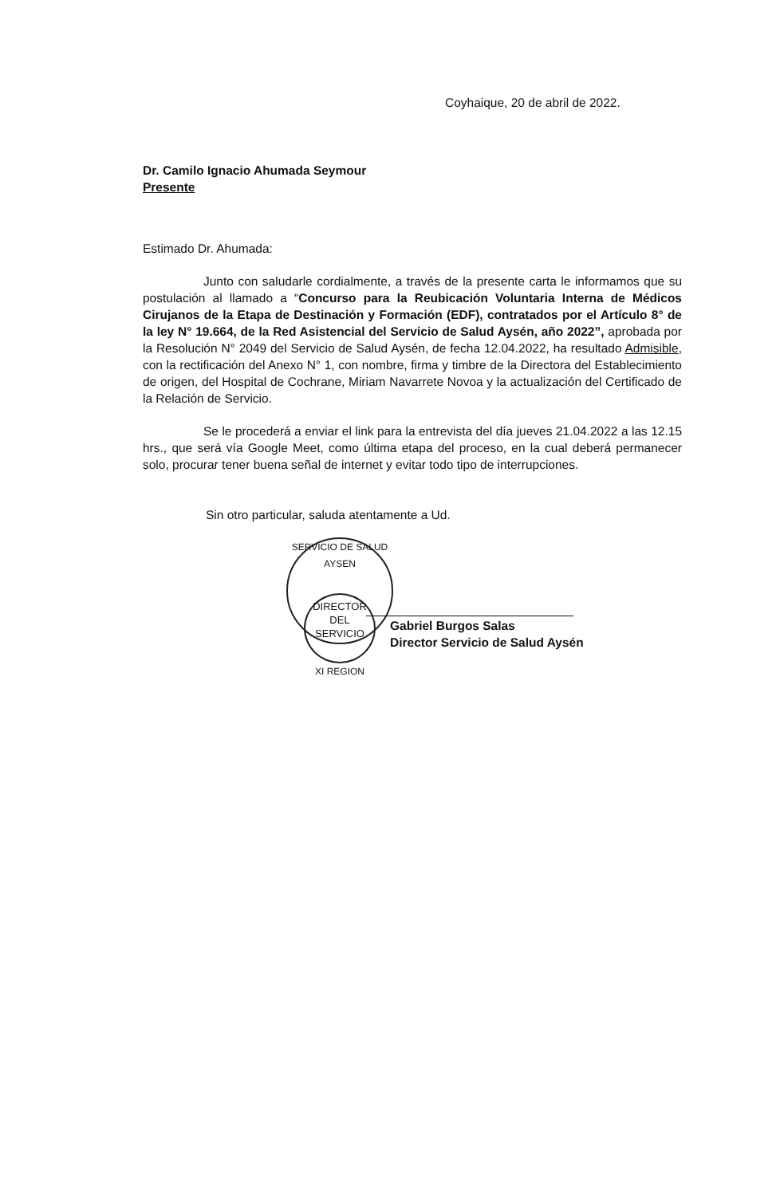Coyhaique, 20 de abril de 2022.
Dr. Camilo Ignacio Ahumada Seymour
Presente
Estimado Dr. Ahumada:
Junto con saludarle cordialmente, a través de la presente carta le informamos que su postulación al llamado a “Concurso para la Reubicación Voluntaria Interna de Médicos Cirujanos de la Etapa de Destinación y Formación (EDF), contratados por el Artículo 8° de la ley N° 19.664, de la Red Asistencial del Servicio de Salud Aysén, año 2022”, aprobada por la Resolución N° 2049 del Servicio de Salud Aysén, de fecha 12.04.2022, ha resultado Admisible, con la rectificación del Anexo N° 1, con nombre, firma y timbre de la Directora del Establecimiento de origen, del Hospital de Cochrane, Miriam Navarrete Novoa y la actualización del Certificado de la Relación de Servicio.
Se le procederá a enviar el link para la entrevista del día jueves 21.04.2022 a las 12.15 hrs., que será vía Google Meet, como última etapa del proceso, en la cual deberá permanecer solo, procurar tener buena señal de internet y evitar todo tipo de interrupciones.
Sin otro particular, saluda atentamente a Ud.
SERVICIO DE SALUD AYSEN
DIRECTOR
DEL
SERVICIO
XI REGION
Gabriel Burgos Salas
Director Servicio de Salud Aysén